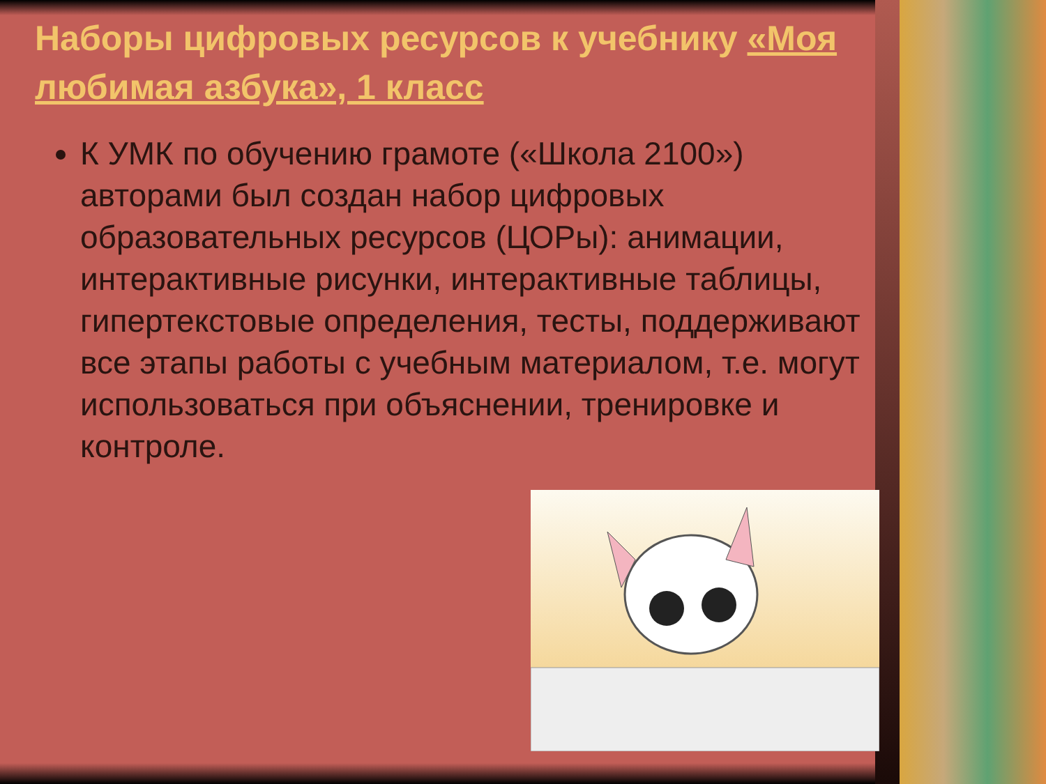Наборы цифровых ресурсов к учебнику «Моя любимая азбука», 1 класс
К УМК по обучению грамоте («Школа 2100») авторами был создан набор цифровых образовательных ресурсов (ЦОРы): анимации, интерактивные рисунки, интерактивные таблицы, гипертекстовые определения, тесты, поддерживают все этапы работы с учебным материалом, т.е. могут использоваться при объяснении, тренировке и контроле.